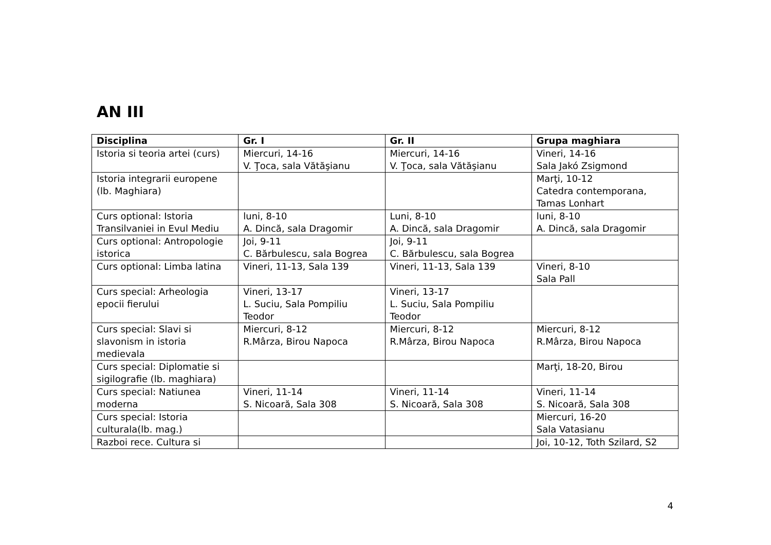AN III
| Disciplina | Gr. I | Gr. II | Grupa maghiara |
| --- | --- | --- | --- |
| Istoria si teoria artei (curs) | Miercuri, 14-16 V. Ţoca, sala Vătăşianu | Miercuri, 14-16 V. Ţoca, sala Vătăşianu | Vineri, 14-16 Sala Jakó Zsigmond |
| Istoria integrarii europene (lb. Maghiara) | | | Marţi, 10-12 Catedra contemporana, Tamas Lonhart |
| Curs optional: Istoria Transilvaniei in Evul Mediu | luni, 8-10 A. Dincă, sala Dragomir | Luni, 8-10 A. Dincă, sala Dragomir | luni, 8-10 A. Dincă, sala Dragomir |
| Curs optional: Antropologie istorica | Joi, 9-11 C. Bărbulescu, sala Bogrea | Joi, 9-11 C. Bărbulescu, sala Bogrea | |
| Curs optional: Limba latina | Vineri, 11-13, Sala 139 | Vineri, 11-13, Sala 139 | Vineri, 8-10 Sala Pall |
| Curs special: Arheologia epocii fierului | Vineri, 13-17 L. Suciu, Sala Pompiliu Teodor | Vineri, 13-17 L. Suciu, Sala Pompiliu Teodor | |
| Curs special: Slavi si slavonism in istoria medievala | Miercuri, 8-12 R.Mârza, Birou Napoca | Miercuri, 8-12 R.Mârza, Birou Napoca | Miercuri, 8-12 R.Mârza, Birou Napoca |
| Curs special: Diplomatie si sigilografie (lb. maghiara) | | | Marţi, 18-20, Birou |
| Curs special: Natiunea moderna | Vineri, 11-14 S. Nicoară, Sala 308 | Vineri, 11-14 S. Nicoară, Sala 308 | Vineri, 11-14 S. Nicoară, Sala 308 |
| Curs special: Istoria culturala(lb. mag.) | | | Miercuri, 16-20 Sala Vatasianu |
| Razboi rece. Cultura si | | | Joi, 10-12, Toth Szilard, S2 |
4